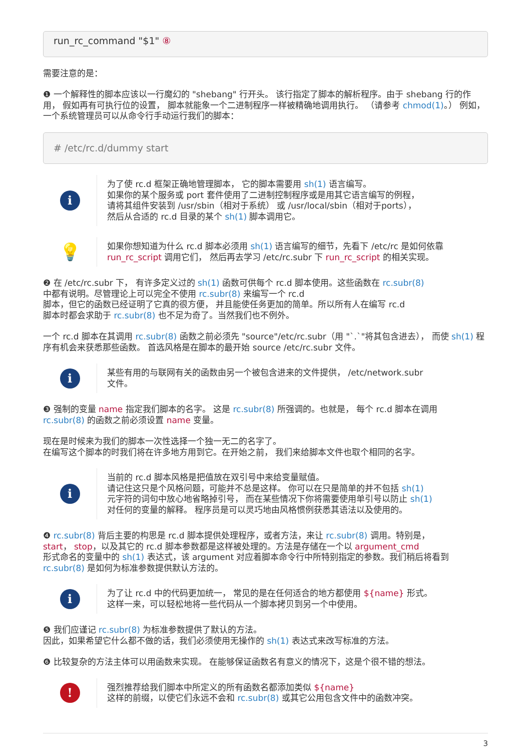run_rc_command "$1" ⑧
需要注意的是：
❶ 一个解释性的脚本应该以一行魔幻的 "shebang" 行开头。 该行指定了脚本的解析程序。由于 shebang 行的作用， 假如再有可执行位的设置， 脚本就能象一个二进制程序一样被精确地调用执行。 （请参考 chmod(1)。） 例如， 一个系统管理员可以从命令行手动运行我们的脚本：
# /etc/rc.d/dummy start
i
为了使 rc.d 框架正确地管理脚本， 它的脚本需要用 sh(1) 语言编写。
如果你的某个服务或 port 套件使用了二进制控制程序或是用其它语言编写的例程，
请将其组件安装到 /usr/sbin（相对于系统） 或 /usr/local/sbin（相对于ports），
然后从合适的 rc.d 目录的某个 sh(1) 脚本调用它。
💡
如果你想知道为什么 rc.d 脚本必须用 sh(1) 语言编写的细节，先看下 /etc/rc 是如何依靠 run_rc_script 调用它们， 然后再去学习 /etc/rc.subr 下 run_rc_script 的相关实现。
❷ 在 /etc/rc.subr 下， 有许多定义过的 sh(1) 函数可供每个 rc.d 脚本使用。这些函数在 rc.subr(8)
中都有说明。尽管理论上可以完全不使用 rc.subr(8) 来编写一个 rc.d
脚本，但它的函数已经证明了它真的很方便， 并且能使任务更加的简单。所以所有人在编写 rc.d
脚本时都会求助于 rc.subr(8) 也不足为奇了。当然我们也不例外。
一个 rc.d 脚本在其调用 rc.subr(8) 函数之前必须先 "source"/etc/rc.subr（用 "`.`"将其包含进去）， 而使 sh(1) 程序有机会来获悉那些函数。 首选风格是在脚本的最开始 source /etc/rc.subr 文件。
i
某些有用的与联网有关的函数由另一个被包含进来的文件提供， /etc/network.subr
文件。
❸ 强制的变量 name 指定我们脚本的名字。 这是 rc.subr(8) 所强调的。也就是， 每个 rc.d 脚本在调用
rc.subr(8) 的函数之前必须设置 name 变量。
现在是时候来为我们的脚本一次性选择一个独一无二的名字了。
在编写这个脚本的时我们将在许多地方用到它。在开始之前， 我们来给脚本文件也取个相同的名字。
i
当前的 rc.d 脚本风格是把值放在双引号中来给变量赋值。
请记住这只是个风格问题，可能并不总是这样。 你可以在只是简单的并不包括 sh(1)
元字符的词句中放心地省略掉引号， 而在某些情况下你将需要使用单引号以防止 sh(1)
对任何的变量的解释。 程序员是可以灵巧地由风格惯例获悉其语法以及使用的。
❹ rc.subr(8) 背后主要的构思是 rc.d 脚本提供处理程序，或者方法，来让 rc.subr(8) 调用。特别是，
start， stop，以及其它的 rc.d 脚本参数都是这样被处理的。方法是存储在一个以 argument_cmd
形式命名的变量中的 sh(1) 表达式，该 argument 对应着脚本命令行中所特别指定的参数。我们稍后将看到
rc.subr(8) 是如何为标准参数提供默认方法的。
i
为了让 rc.d 中的代码更加统一， 常见的是在任何适合的地方都使用 ${name} 形式。
这样一来，可以轻松地将一些代码从一个脚本拷贝到另一个中使用。
❺ 我们应谨记 rc.subr(8) 为标准参数提供了默认的方法。
因此，如果希望它什么都不做的话，我们必须使用无操作的 sh(1) 表达式来改写标准的方法。
❻ 比较复杂的方法主体可以用函数来实现。 在能够保证函数名有意义的情况下，这是个很不错的想法。
!
强烈推荐给我们脚本中所定义的所有函数名都添加类似 ${name}
这样的前缀，以使它们永远不会和 rc.subr(8) 或其它公用包含文件中的函数冲突。
3